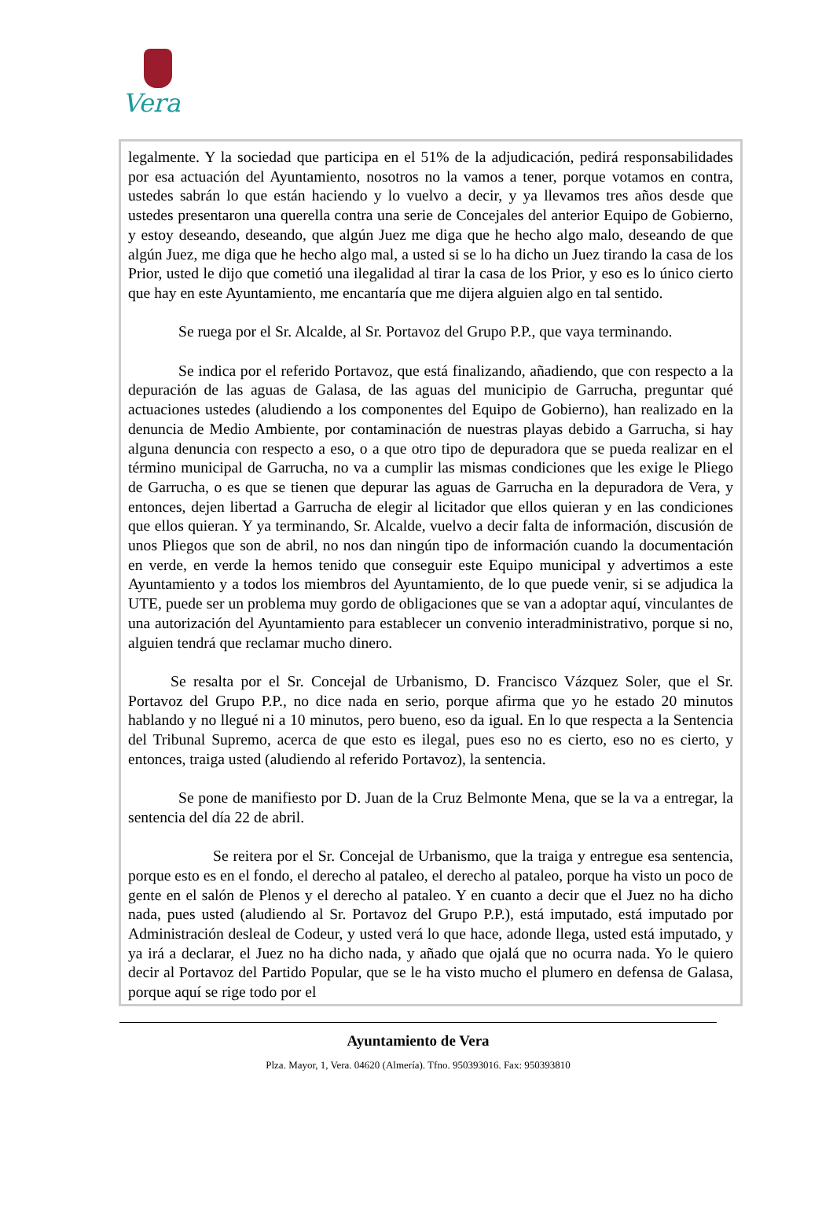Vera
legalmente. Y la sociedad que participa en el 51% de la adjudicación, pedirá responsabilidades por esa actuación del Ayuntamiento, nosotros no la vamos a tener, porque votamos en contra, ustedes sabrán lo que están haciendo y lo vuelvo a decir, y ya llevamos tres años desde que ustedes presentaron una querella contra una serie de Concejales del anterior Equipo de Gobierno, y estoy deseando, deseando, que algún Juez me diga que he hecho algo malo, deseando de que algún Juez, me diga que he hecho algo mal, a usted si se lo ha dicho un Juez tirando la casa de los Prior, usted le dijo que cometió una ilegalidad al tirar la casa de los Prior, y eso es lo único cierto que hay en este Ayuntamiento, me encantaría que me dijera alguien algo en tal sentido.
Se ruega por el Sr. Alcalde, al Sr. Portavoz del Grupo P.P., que vaya terminando.
Se indica por el referido Portavoz, que está finalizando, añadiendo, que con respecto a la depuración de las aguas de Galasa, de las aguas del municipio de Garrucha, preguntar qué actuaciones ustedes (aludiendo a los componentes del Equipo de Gobierno), han realizado en la denuncia de Medio Ambiente, por contaminación de nuestras playas debido a Garrucha, si hay alguna denuncia con respecto a eso, o a que otro tipo de depuradora que se pueda realizar en el término municipal de Garrucha, no va a cumplir las mismas condiciones que les exige le Pliego de Garrucha, o es que se tienen que depurar las aguas de Garrucha en la depuradora de Vera, y entonces, dejen libertad a Garrucha de elegir al licitador que ellos quieran y en las condiciones que ellos quieran. Y ya terminando, Sr. Alcalde, vuelvo a decir falta de información, discusión de unos Pliegos que son de abril, no nos dan ningún tipo de información cuando la documentación en verde, en verde la hemos tenido que conseguir este Equipo municipal y advertimos a este Ayuntamiento y a todos los miembros del Ayuntamiento, de lo que puede venir, si se adjudica la UTE, puede ser un problema muy gordo de obligaciones que se van a adoptar aquí, vinculantes de una autorización del Ayuntamiento para establecer un convenio interadministrativo, porque si no, alguien tendrá que reclamar mucho dinero.
Se resalta por el Sr. Concejal de Urbanismo, D. Francisco Vázquez Soler, que el Sr. Portavoz del Grupo P.P., no dice nada en serio, porque afirma que yo he estado 20 minutos hablando y no llegué ni a 10 minutos, pero bueno, eso da igual. En lo que respecta a la Sentencia del Tribunal Supremo, acerca de que esto es ilegal, pues eso no es cierto, eso no es cierto, y entonces, traiga usted (aludiendo al referido Portavoz), la sentencia.
Se pone de manifiesto por D. Juan de la Cruz Belmonte Mena, que se la va a entregar, la sentencia del día 22 de abril.
Se reitera por el Sr. Concejal de Urbanismo, que la traiga y entregue esa sentencia, porque esto es en el fondo, el derecho al pataleo, el derecho al pataleo, porque ha visto un poco de gente en el salón de Plenos y el derecho al pataleo. Y en cuanto a decir que el Juez no ha dicho nada, pues usted (aludiendo al Sr. Portavoz del Grupo P.P.), está imputado, está imputado por Administración desleal de Codeur, y usted verá lo que hace, adonde llega, usted está imputado, y ya irá a declarar, el Juez no ha dicho nada, y añado que ojalá que no ocurra nada. Yo le quiero decir al Portavoz del Partido Popular, que se le ha visto mucho el plumero en defensa de Galasa, porque aquí se rige todo por el
Ayuntamiento de Vera
Plza. Mayor, 1, Vera. 04620 (Almería). Tfno. 950393016. Fax: 950393810